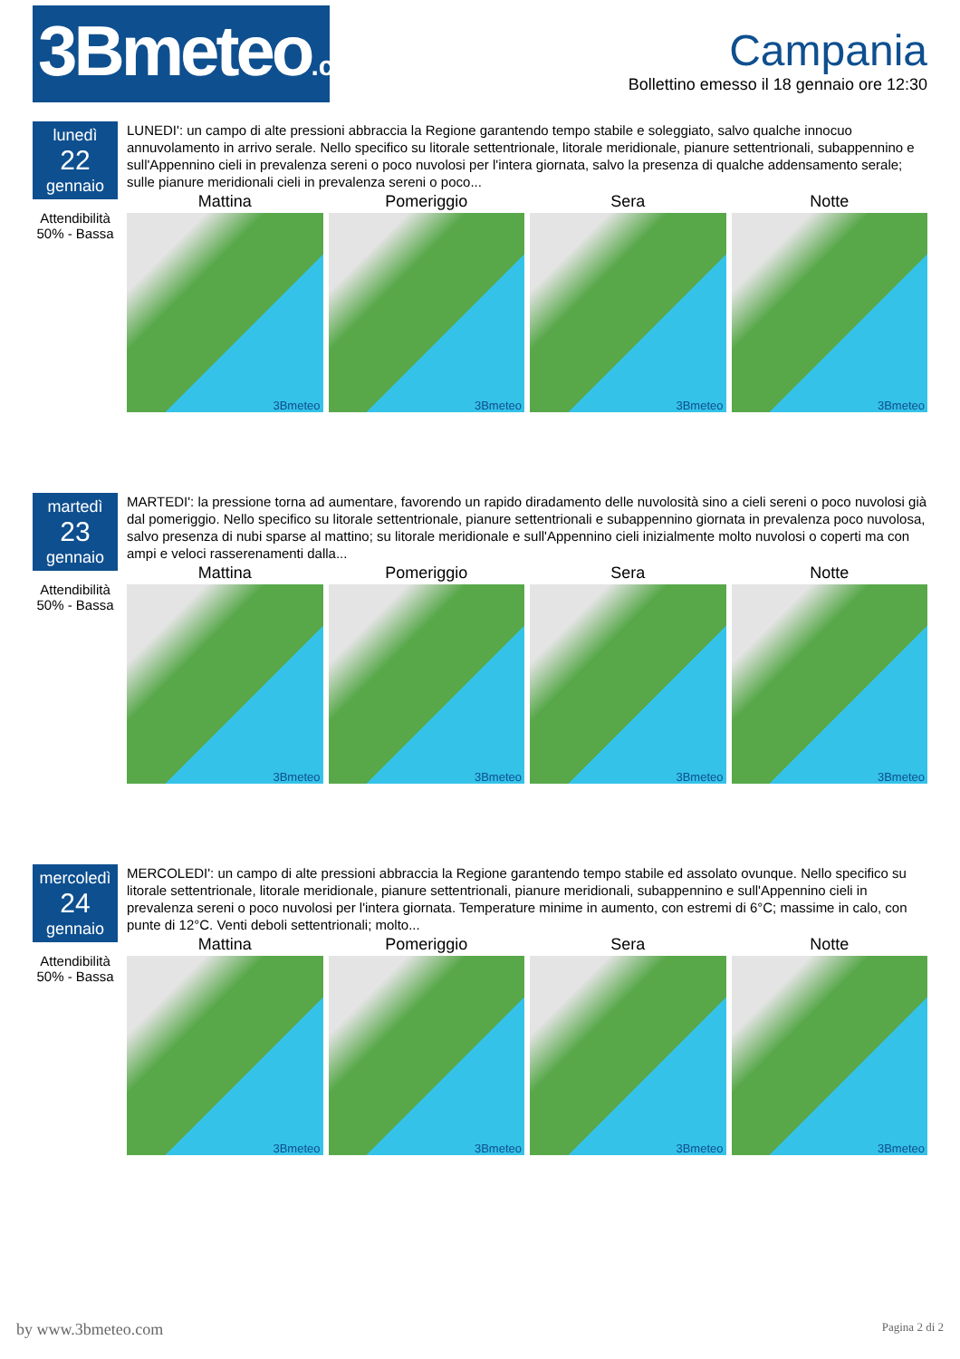3Bmeteo.com
Campania
Bollettino emesso il 18 gennaio ore 12:30
lunedì
22
gennaio
Attendibilità
50% - Bassa
LUNEDI': un campo di alte pressioni abbraccia la Regione garantendo tempo stabile e soleggiato, salvo qualche innocuo annuvolamento in arrivo serale. Nello specifico su litorale settentrionale, litorale meridionale, pianure settentrionali, subappennino e sull'Appennino cieli in prevalenza sereni o poco nuvolosi per l'intera giornata, salvo la presenza di qualche addensamento serale; sulle pianure meridionali cieli in prevalenza sereni o poco...
Mattina
3Bmeteo
Pomeriggio
3Bmeteo
Sera
3Bmeteo
Notte
3Bmeteo
martedì
23
gennaio
Attendibilità
50% - Bassa
MARTEDI': la pressione torna ad aumentare, favorendo un rapido diradamento delle nuvolosità sino a cieli sereni o poco nuvolosi già dal pomeriggio. Nello specifico su litorale settentrionale, pianure settentrionali e subappennino giornata in prevalenza poco nuvolosa, salvo presenza di nubi sparse al mattino; su litorale meridionale e sull'Appennino cieli inizialmente molto nuvolosi o coperti ma con ampi e veloci rasserenamenti dalla...
Mattina
3Bmeteo
Pomeriggio
3Bmeteo
Sera
3Bmeteo
Notte
3Bmeteo
mercoledì
24
gennaio
Attendibilità
50% - Bassa
MERCOLEDI': un campo di alte pressioni abbraccia la Regione garantendo tempo stabile ed assolato ovunque. Nello specifico su litorale settentrionale, litorale meridionale, pianure settentrionali, pianure meridionali, subappennino e sull'Appennino cieli in prevalenza sereni o poco nuvolosi per l'intera giornata. Temperature minime in aumento, con estremi di 6°C; massime in calo, con punte di 12°C. Venti deboli settentrionali; molto...
Mattina
3Bmeteo
Pomeriggio
3Bmeteo
Sera
3Bmeteo
Notte
3Bmeteo
by www.3bmeteo.com Pagina 2 di 2